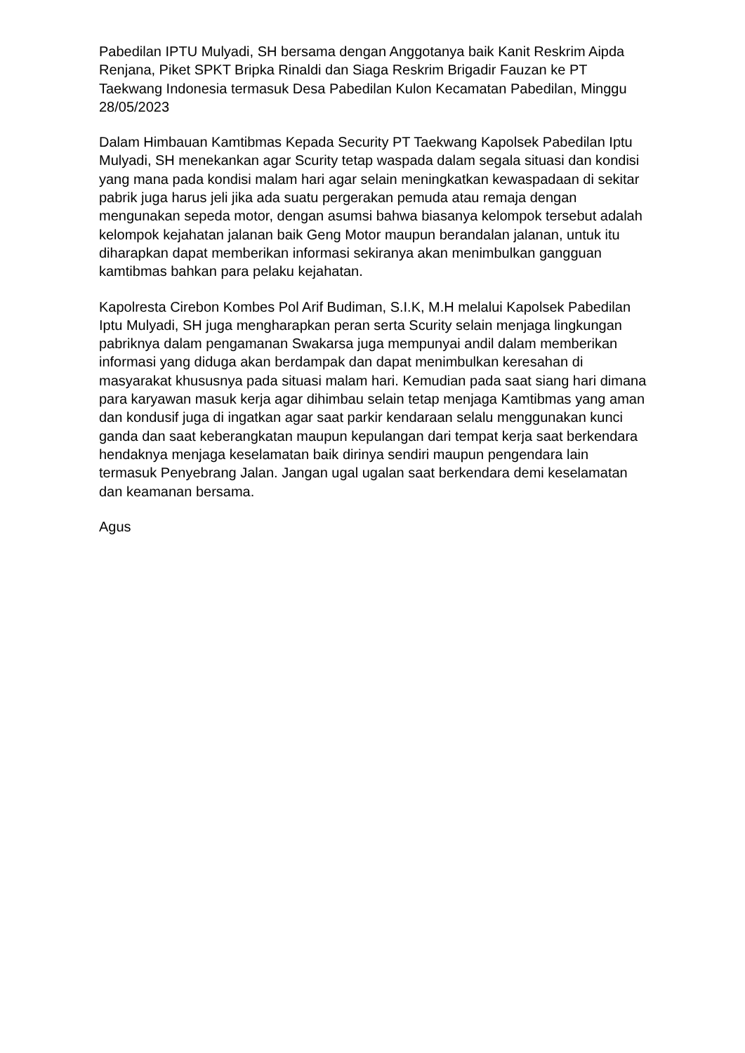Pabedilan IPTU Mulyadi, SH bersama dengan Anggotanya baik Kanit Reskrim Aipda Renjana, Piket SPKT Bripka Rinaldi dan Siaga Reskrim Brigadir Fauzan ke PT Taekwang Indonesia termasuk Desa Pabedilan Kulon Kecamatan Pabedilan, Minggu 28/05/2023
Dalam Himbauan Kamtibmas Kepada Security PT Taekwang Kapolsek Pabedilan Iptu Mulyadi, SH menekankan agar Scurity tetap waspada dalam segala situasi dan kondisi yang mana pada kondisi malam hari agar selain meningkatkan kewaspadaan di sekitar pabrik juga harus jeli jika ada suatu pergerakan pemuda atau remaja dengan mengunakan sepeda motor, dengan asumsi bahwa biasanya kelompok tersebut adalah kelompok kejahatan jalanan baik Geng Motor maupun berandalan jalanan, untuk itu diharapkan dapat memberikan informasi sekiranya akan menimbulkan gangguan kamtibmas bahkan para pelaku kejahatan.
Kapolresta Cirebon Kombes Pol Arif Budiman, S.I.K, M.H melalui Kapolsek Pabedilan Iptu Mulyadi, SH juga mengharapkan peran serta Scurity selain menjaga lingkungan pabriknya dalam pengamanan Swakarsa juga mempunyai andil dalam memberikan informasi yang diduga akan berdampak dan dapat menimbulkan keresahan di masyarakat khususnya pada situasi malam hari. Kemudian pada saat siang hari dimana para karyawan masuk kerja agar dihimbau selain tetap menjaga Kamtibmas yang aman dan kondusif juga di ingatkan agar saat parkir kendaraan selalu menggunakan kunci ganda dan saat keberangkatan maupun kepulangan dari tempat kerja saat berkendara hendaknya menjaga keselamatan baik dirinya sendiri maupun pengendara lain termasuk Penyebrang Jalan. Jangan ugal ugalan saat berkendara demi keselamatan dan keamanan bersama.
Agus